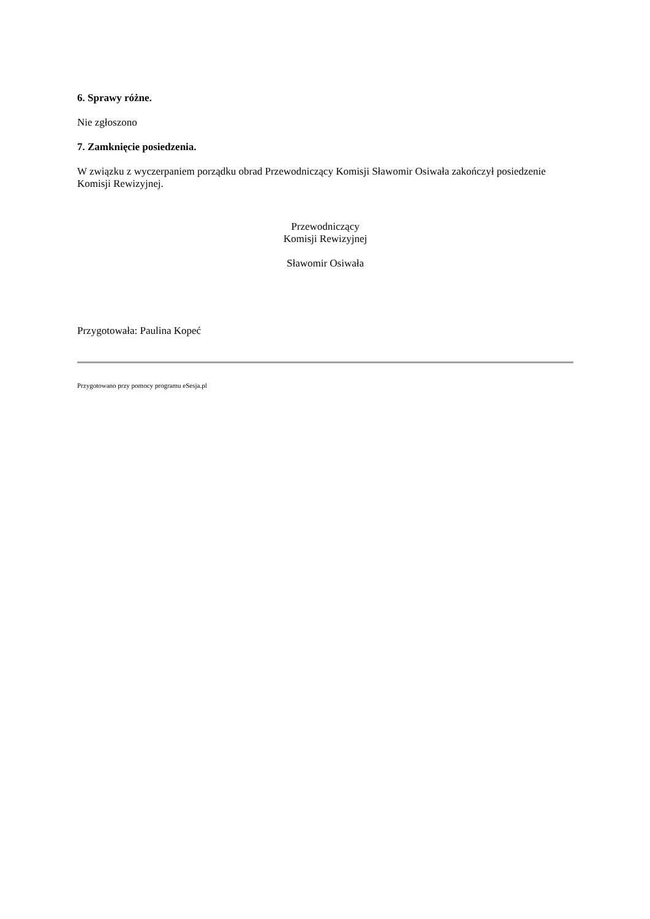6. Sprawy różne.
Nie zgłoszono
7. Zamknięcie posiedzenia.
W związku z wyczerpaniem porządku obrad Przewodniczący Komisji Sławomir Osiwała zakończył posiedzenie Komisji Rewizyjnej.
Przewodniczący
Komisji Rewizyjnej
Sławomir Osiwała
Przygotowała: Paulina Kopeć
Przygotowano przy pomocy programu eSesja.pl